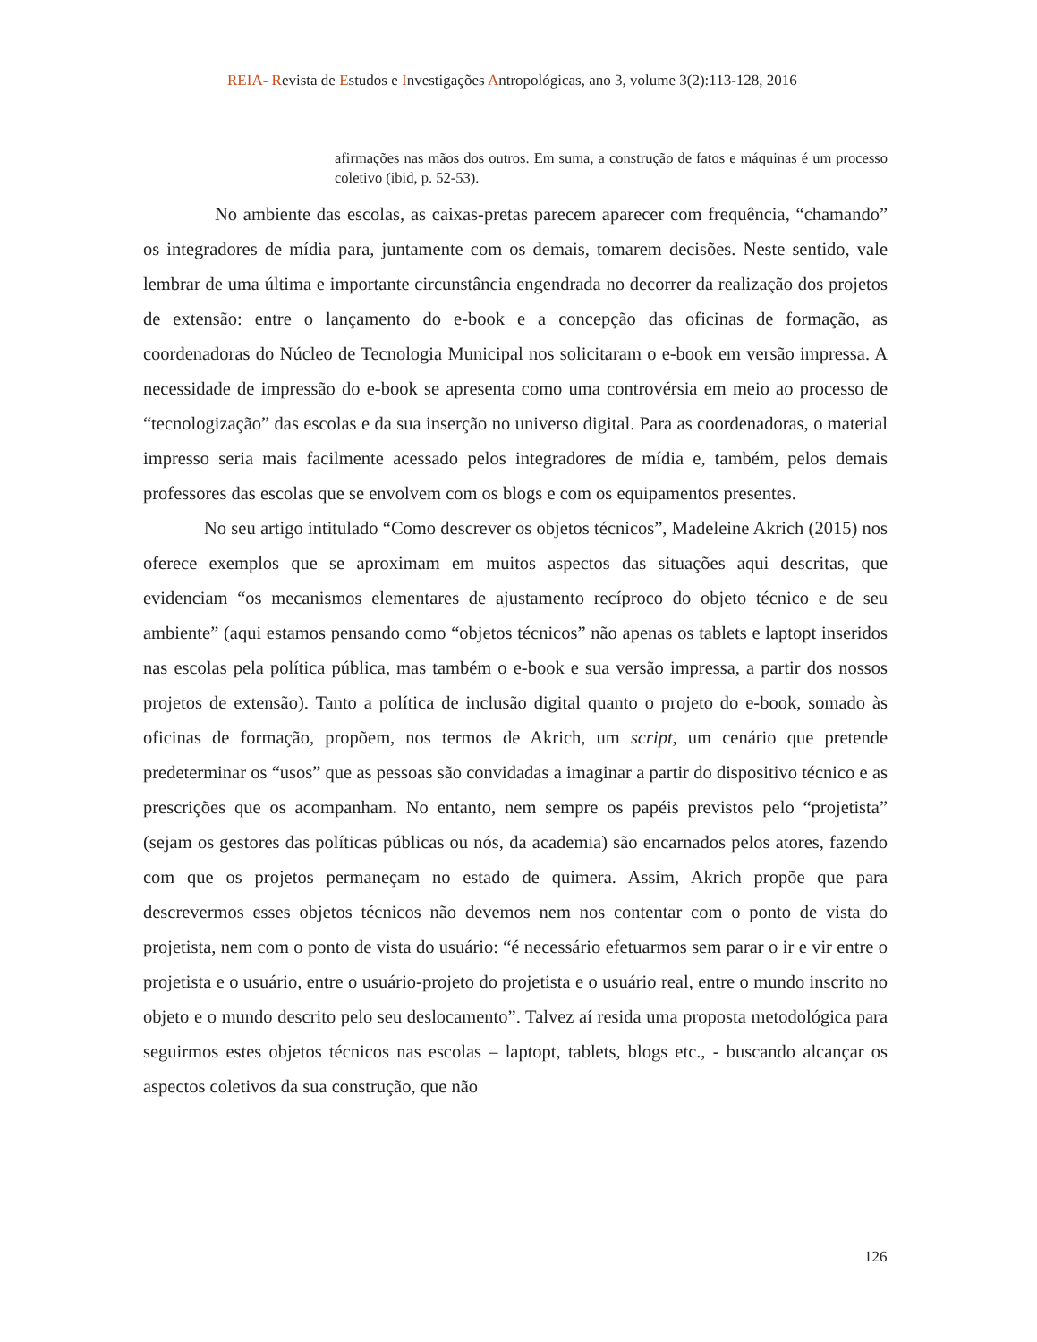REIA- Revista de Estudos e Investigações Antropológicas, ano 3, volume 3(2):113-128, 2016
afirmações nas mãos dos outros. Em suma, a construção de fatos e máquinas é um processo coletivo (ibid, p. 52-53).
No ambiente das escolas, as caixas-pretas parecem aparecer com frequência, “chamando” os integradores de mídia para, juntamente com os demais, tomarem decisões. Neste sentido, vale lembrar de uma última e importante circunstância engendrada no decorrer da realização dos projetos de extensão: entre o lançamento do e-book e a concepção das oficinas de formação, as coordenadoras do Núcleo de Tecnologia Municipal nos solicitaram o e-book em versão impressa. A necessidade de impressão do e-book se apresenta como uma controvérsia em meio ao processo de “tecnologização” das escolas e da sua inserção no universo digital. Para as coordenadoras, o material impresso seria mais facilmente acessado pelos integradores de mídia e, também, pelos demais professores das escolas que se envolvem com os blogs e com os equipamentos presentes.
No seu artigo intitulado “Como descrever os objetos técnicos”, Madeleine Akrich (2015) nos oferece exemplos que se aproximam em muitos aspectos das situações aqui descritas, que evidenciam “os mecanismos elementares de ajustamento recíproco do objeto técnico e de seu ambiente” (aqui estamos pensando como “objetos técnicos” não apenas os tablets e laptopt inseridos nas escolas pela política pública, mas também o e-book e sua versão impressa, a partir dos nossos projetos de extensão). Tanto a política de inclusão digital quanto o projeto do e-book, somado às oficinas de formação, propõem, nos termos de Akrich, um script, um cenário que pretende predeterminar os “usos” que as pessoas são convidadas a imaginar a partir do dispositivo técnico e as prescrições que os acompanham. No entanto, nem sempre os papéis previstos pelo “projetista” (sejam os gestores das políticas públicas ou nós, da academia) são encarnados pelos atores, fazendo com que os projetos permaneçam no estado de quimera. Assim, Akrich propõe que para descrevermos esses objetos técnicos não devemos nem nos contentar com o ponto de vista do projetista, nem com o ponto de vista do usuário: “é necessário efetuarmos sem parar o ir e vir entre o projetista e o usuário, entre o usuário-projeto do projetista e o usuário real, entre o mundo inscrito no objeto e o mundo descrito pelo seu deslocamento”. Talvez aí resida uma proposta metodológica para seguirmos estes objetos técnicos nas escolas – laptopt, tablets, blogs etc., - buscando alcançar os aspectos coletivos da sua construção, que não
126